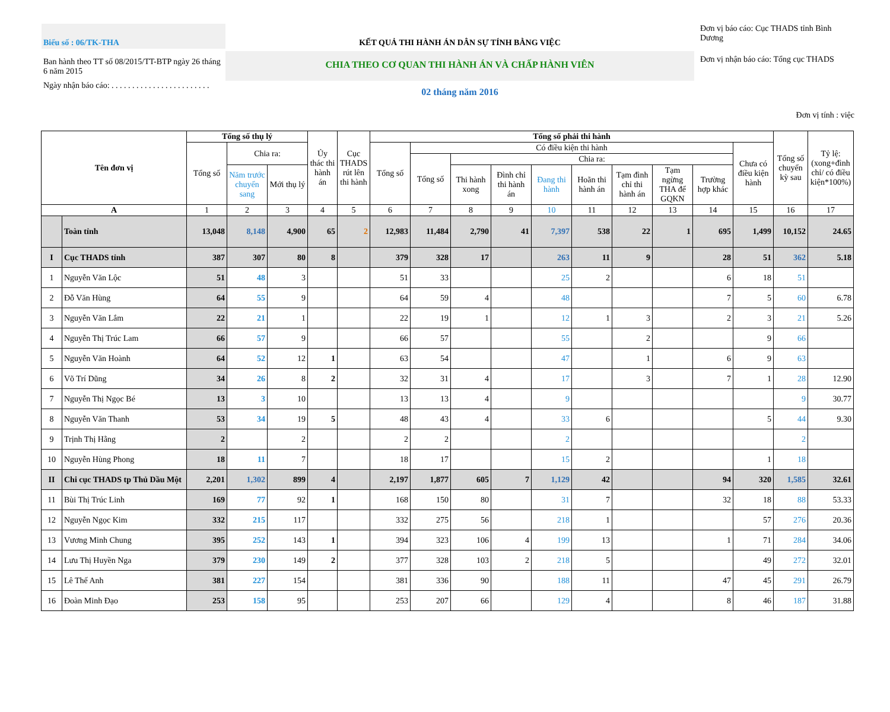Biểu số : 06/TK-THA
Ban hành theo TT số 08/2015/TT-BTP ngày 26 tháng 6 năm 2015
Ngày nhận báo cáo: . . . . . . . . . . . . . . . . . . . . . . . .
KẾT QUẢ THI HÀNH ÁN DÂN SỰ TÍNH BẰNG VIỆC
CHIA THEO CƠ QUAN THI HÀNH ÁN VÀ CHẤP HÀNH VIÊN
02 tháng năm 2016
Đơn vị báo cáo: Cục THADS tỉnh Bình Dương
Đơn vị nhận báo cáo: Tổng cục THADS
Đơn vị tính : việc
| Tên đơn vị | | Tổng số thụ lý | | | Ủy thác thi hành án | Cục THADS rút lên thi hành | Tổng số phải thi hành | | | | | | | | | | Tổng số chuyển kỳ sau | Tỷ lệ: (xong+đình chỉ/ có điều kiện*100%) |
| --- | --- | --- | --- | --- | --- | --- | --- | --- | --- | --- | --- | --- | --- | --- | --- | --- | --- | --- |
| | | Tổng số | Chia ra: | | | | Tổng số | Có điều kiện thi hành | | | | | | | | Chưa có điều kiện hành | | |
| | | | | | | | | Tổng số | Chia ra: | | | | | | | | | |
| | | | Năm trước chuyển sang | Mới thụ lý | | | | | Thi hành xong | Đình chỉ thi hành án | Đang thi hành | Hoãn thi hành án | Tạm đình chỉ thi hành án | Tạm ngừng THA để GQKN | Trường hợp khác | | | |
| A | | 1 | 2 | 3 | 4 | 5 | 6 | 7 | 8 | 9 | 10 | 11 | 12 | 13 | 14 | 15 | 16 | 17 |
| | Toàn tỉnh | 13,048 | 8,148 | 4,900 | 65 | 2 | 12,983 | 11,484 | 2,790 | 41 | 7,397 | 538 | 22 | 1 | 695 | 1,499 | 10,152 | 24.65 |
| I | Cục THADS tỉnh | 387 | 307 | 80 | 8 | | 379 | 328 | 17 | | 263 | 11 | 9 | | 28 | 51 | 362 | 5.18 |
| 1 | Nguyễn Văn Lộc | 51 | 48 | 3 | | | 51 | 33 | | | 25 | 2 | | | 6 | 18 | 51 | |
| 2 | Đỗ Văn Hùng | 64 | 55 | 9 | | | 64 | 59 | 4 | | 48 | | | | 7 | 5 | 60 | 6.78 |
| 3 | Nguyễn Văn Lắm | 22 | 21 | 1 | | | 22 | 19 | 1 | | 12 | 1 | 3 | | 2 | 3 | 21 | 5.26 |
| 4 | Nguyễn Thị Trúc Lam | 66 | 57 | 9 | | | 66 | 57 | | | 55 | | 2 | | | 9 | 66 | |
| 5 | Nguyễn Văn Hoành | 64 | 52 | 12 | 1 | | 63 | 54 | | | 47 | | 1 | | 6 | 9 | 63 | |
| 6 | Võ Trí Dũng | 34 | 26 | 8 | 2 | | 32 | 31 | 4 | | 17 | | 3 | | 7 | 1 | 28 | 12.90 |
| 7 | Nguyễn Thị Ngọc Bé | 13 | 3 | 10 | | | 13 | 13 | 4 | | 9 | | | | | | 9 | 30.77 |
| 8 | Nguyễn Văn Thanh | 53 | 34 | 19 | 5 | | 48 | 43 | 4 | | 33 | 6 | | | | 5 | 44 | 9.30 |
| 9 | Trịnh Thị Hằng | 2 | | 2 | | | 2 | 2 | | | 2 | | | | | | 2 | |
| 10 | Nguyễn Hùng Phong | 18 | 11 | 7 | | | 18 | 17 | | | 15 | 2 | | | | 1 | 18 | |
| II | Chi cục THADS tp Thủ Dầu Một | 2,201 | 1,302 | 899 | 4 | | 2,197 | 1,877 | 605 | 7 | 1,129 | 42 | | | 94 | 320 | 1,585 | 32.61 |
| 11 | Bùi Thị Trúc Linh | 169 | 77 | 92 | 1 | | 168 | 150 | 80 | | 31 | 7 | | | 32 | 18 | 88 | 53.33 |
| 12 | Nguyễn Ngọc Kim | 332 | 215 | 117 | | | 332 | 275 | 56 | | 218 | 1 | | | | 57 | 276 | 20.36 |
| 13 | Vương Minh Chung | 395 | 252 | 143 | 1 | | 394 | 323 | 106 | 4 | 199 | 13 | | | 1 | 71 | 284 | 34.06 |
| 14 | Lưu Thị Huyền Nga | 379 | 230 | 149 | 2 | | 377 | 328 | 103 | 2 | 218 | 5 | | | | 49 | 272 | 32.01 |
| 15 | Lê Thế Anh | 381 | 227 | 154 | | | 381 | 336 | 90 | | 188 | 11 | | | 47 | 45 | 291 | 26.79 |
| 16 | Đoàn Minh Đạo | 253 | 158 | 95 | | | 253 | 207 | 66 | | 129 | 4 | | | 8 | 46 | 187 | 31.88 |